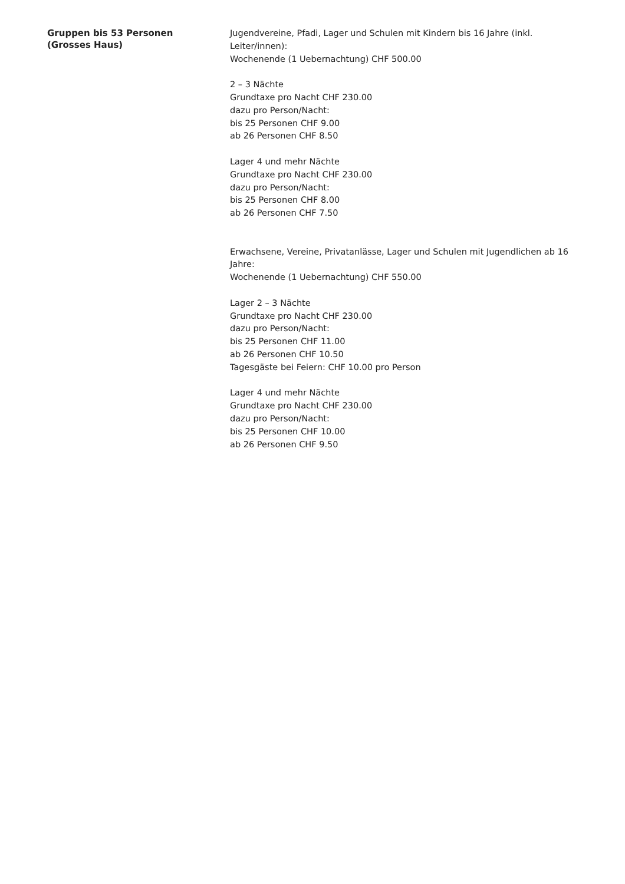Gruppen bis 53 Personen
(Grosses Haus)
Jugendvereine, Pfadi, Lager und Schulen mit Kindern bis 16 Jahre (inkl. Leiter/innen):
Wochenende (1 Uebernachtung) CHF 500.00
2 – 3 Nächte
Grundtaxe pro Nacht CHF 230.00
dazu pro Person/Nacht:
bis 25 Personen CHF 9.00
ab 26 Personen CHF 8.50
Lager 4 und mehr Nächte
Grundtaxe pro Nacht CHF 230.00
dazu pro Person/Nacht:
bis 25 Personen CHF 8.00
ab 26 Personen CHF 7.50
Erwachsene, Vereine, Privatanlässe, Lager und Schulen mit Jugendlichen ab 16 Jahre:
Wochenende (1 Uebernachtung) CHF 550.00
Lager 2 – 3 Nächte
Grundtaxe pro Nacht CHF 230.00
dazu pro Person/Nacht:
bis 25 Personen CHF 11.00
ab 26 Personen CHF 10.50
Tagesgäste bei Feiern: CHF 10.00 pro Person
Lager 4 und mehr Nächte
Grundtaxe pro Nacht CHF 230.00
dazu pro Person/Nacht:
bis 25 Personen CHF 10.00
ab 26 Personen CHF 9.50